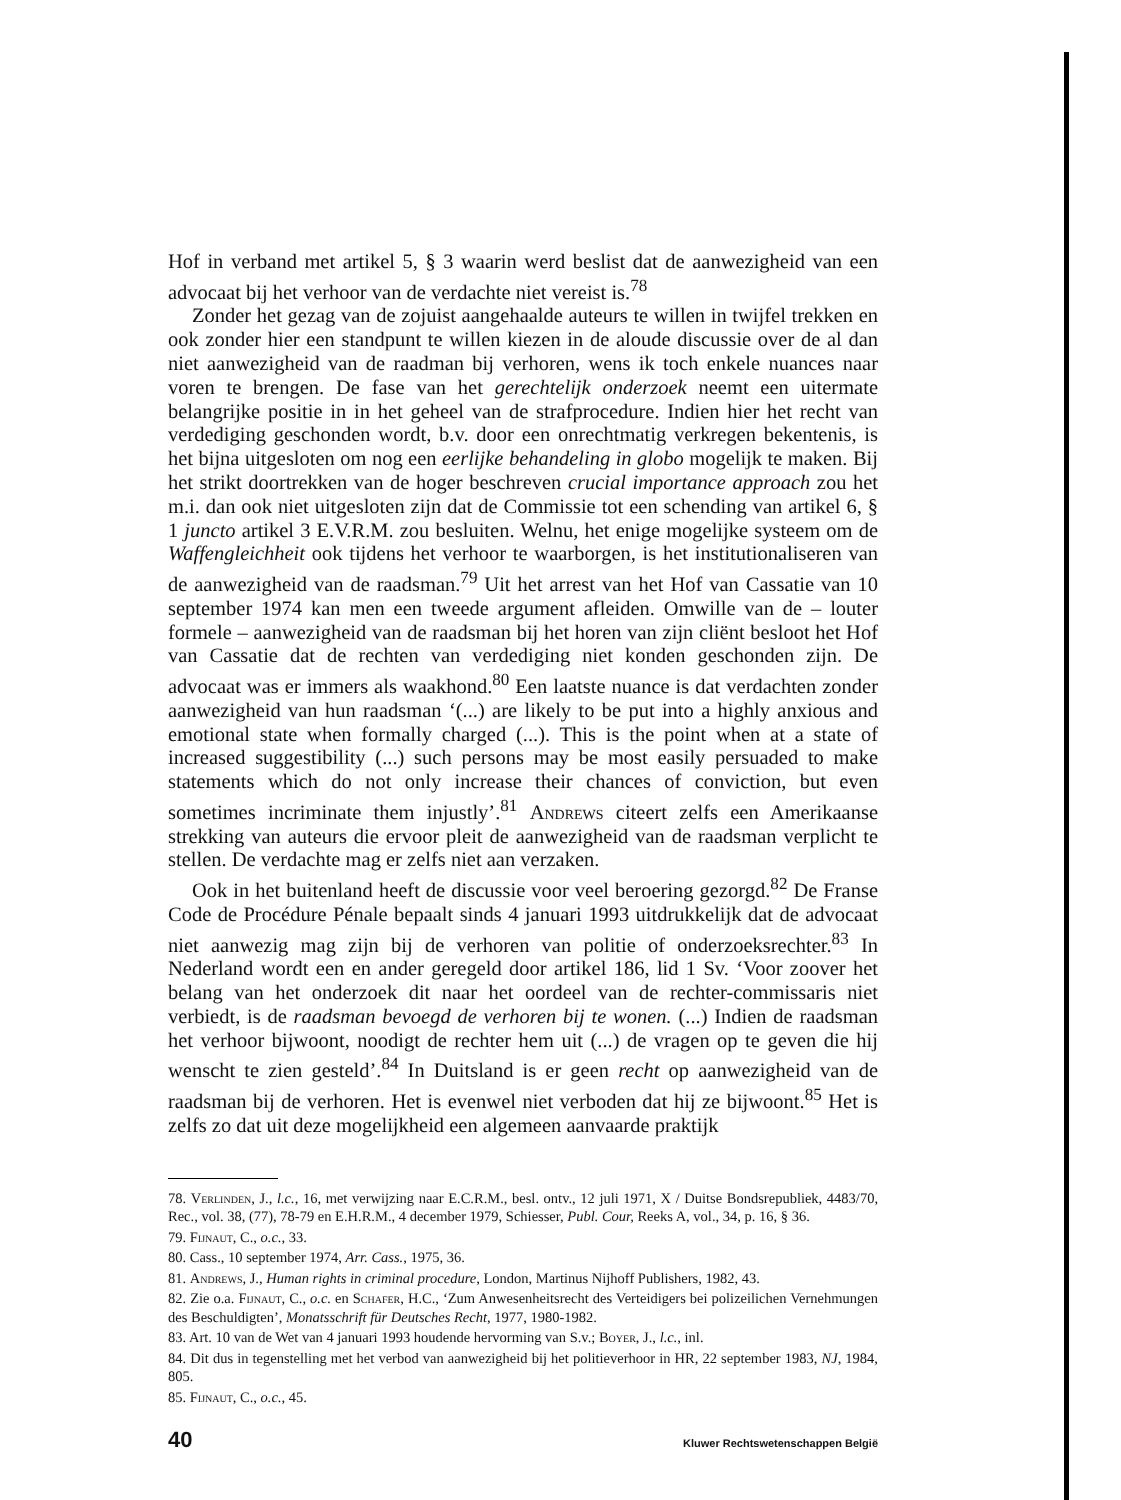Hof in verband met artikel 5, § 3 waarin werd beslist dat de aanwezigheid van een advocaat bij het verhoor van de verdachte niet vereist is.<sup>78</sup>
Zonder het gezag van de zojuist aangehaalde auteurs te willen in twijfel trekken en ook zonder hier een standpunt te willen kiezen in de aloude discussie over de al dan niet aanwezigheid van de raadman bij verhoren, wens ik toch enkele nuances naar voren te brengen. De fase van het gerechtelijk onderzoek neemt een uitermate belangrijke positie in in het geheel van de strafprocedure. Indien hier het recht van verdediging geschonden wordt, b.v. door een onrechtmatig verkregen bekentenis, is het bijna uitgesloten om nog een eerlijke behandeling in globo mogelijk te maken. Bij het strikt doortrekken van de hoger beschreven crucial importance approach zou het m.i. dan ook niet uitgesloten zijn dat de Commissie tot een schending van artikel 6, § 1 juncto artikel 3 E.V.R.M. zou besluiten. Welnu, het enige mogelijke systeem om de Waffengleichheit ook tijdens het verhoor te waarborgen, is het institutionaliseren van de aanwezigheid van de raadsman.<sup>79</sup> Uit het arrest van het Hof van Cassatie van 10 september 1974 kan men een tweede argument afleiden. Omwille van de – louter formele – aanwezigheid van de raadsman bij het horen van zijn cliënt besloot het Hof van Cassatie dat de rechten van verdediging niet konden geschonden zijn. De advocaat was er immers als waakhond.<sup>80</sup> Een laatste nuance is dat verdachten zonder aanwezigheid van hun raadsman ‘(...) are likely to be put into a highly anxious and emotional state when formally charged (...). This is the point when at a state of increased suggestibility (...) such persons may be most easily persuaded to make statements which do not only increase their chances of conviction, but even sometimes incriminate them injustly’.<sup>81</sup> Andrews citeert zelfs een Amerikaanse strekking van auteurs die ervoor pleit de aanwezigheid van de raadsman verplicht te stellen. De verdachte mag er zelfs niet aan verzaken.
Ook in het buitenland heeft de discussie voor veel beroering gezorgd.<sup>82</sup> De Franse Code de Procédure Pénale bepaalt sinds 4 januari 1993 uitdrukkelijk dat de advocaat niet aanwezig mag zijn bij de verhoren van politie of onderzoeksrechter.<sup>83</sup> In Nederland wordt een en ander geregeld door artikel 186, lid 1 Sv. ‘Voor zoover het belang van het onderzoek dit naar het oordeel van de rechter-commissaris niet verbiedt, is de raadsman bevoegd de verhoren bij te wonen. (...) Indien de raadsman het verhoor bijwoont, noodigt de rechter hem uit (...) de vragen op te geven die hij wenscht te zien gesteld’.<sup>84</sup> In Duitsland is er geen recht op aanwezigheid van de raadsman bij de verhoren. Het is evenwel niet verboden dat hij ze bijwoont.<sup>85</sup> Het is zelfs zo dat uit deze mogelijkheid een algemeen aanvaarde praktijk
78. Verlinden, J., l.c., 16, met verwijzing naar E.C.R.M., besl. ontv., 12 juli 1971, X / Duitse Bondsrepubliek, 4483/70, Rec., vol. 38, (77), 78-79 en E.H.R.M., 4 december 1979, Schiesser, Publ. Cour, Reeks A, vol., 34, p. 16, § 36.
79. Fijnaut, C., o.c., 33.
80. Cass., 10 september 1974, Arr. Cass., 1975, 36.
81. Andrews, J., Human rights in criminal procedure, London, Martinus Nijhoff Publishers, 1982, 43.
82. Zie o.a. Fijnaut, C., o.c. en Schafer, H.C., ‘Zum Anwesenheitsrecht des Verteidigers bei polizeilichen Vernehmungen des Beschuldigten’, Monatsschrift für Deutsches Recht, 1977, 1980-1982.
83. Art. 10 van de Wet van 4 januari 1993 houdende hervorming van S.v.; Boyer, J., l.c., inl.
84. Dit dus in tegenstelling met het verbod van aanwezigheid bij het politieverhoor in HR, 22 september 1983, NJ, 1984, 805.
85. Fijnaut, C., o.c., 45.
40 Kluwer Rechtswetenschappen België